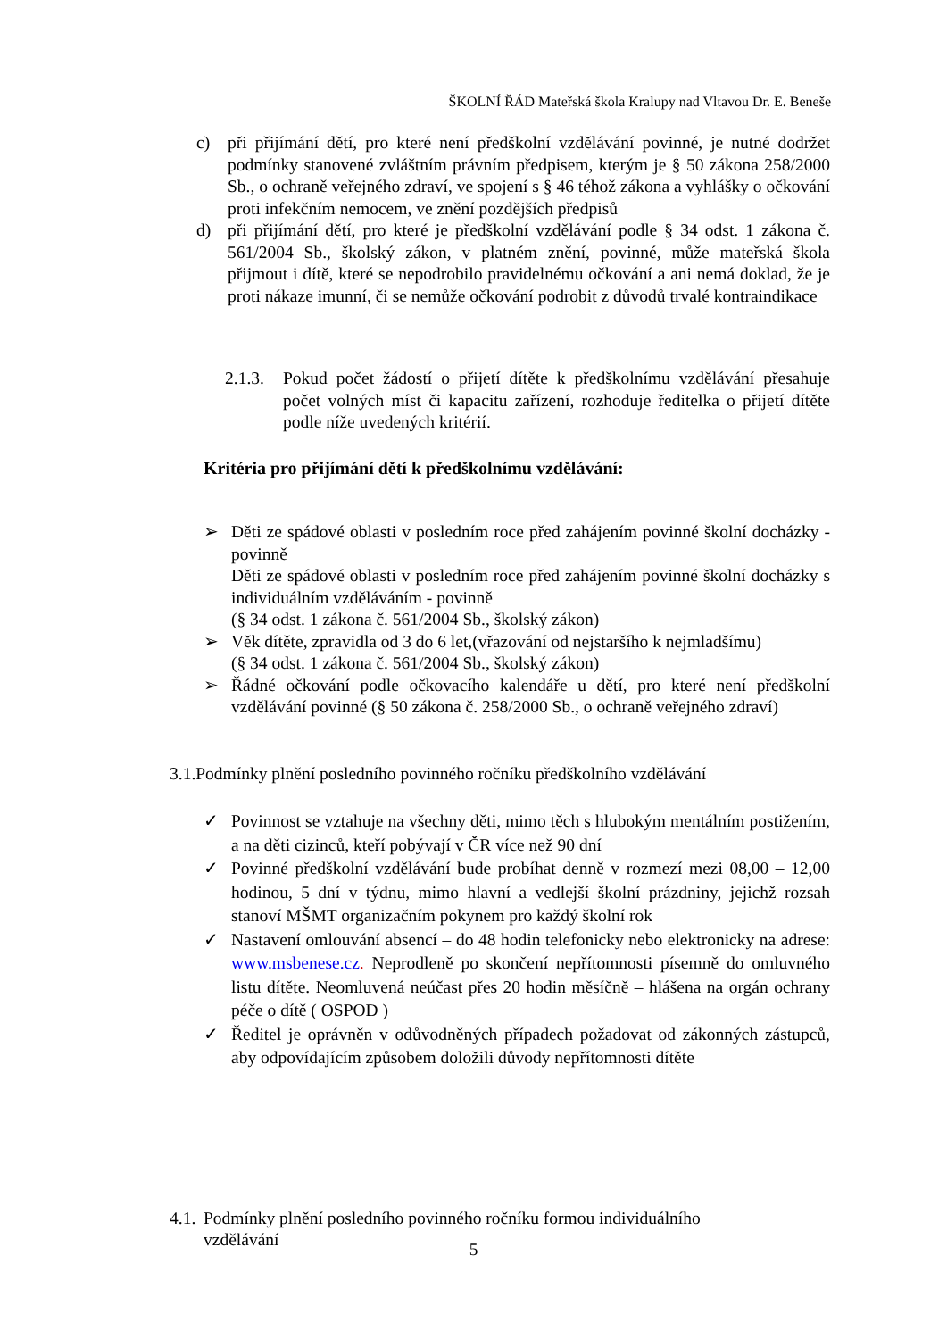ŠKOLNÍ ŘÁD Mateřská škola Kralupy nad Vltavou Dr. E. Beneše
c) při přijímání dětí, pro které není předškolní vzdělávání povinné, je nutné dodržet podmínky stanovené zvláštním právním předpisem, kterým je § 50 zákona 258/2000 Sb., o ochraně veřejného zdraví, ve spojení s § 46 téhož zákona a vyhlášky o očkování proti infekčním nemocem, ve znění pozdějších předpisů
d) při přijímání dětí, pro které je předškolní vzdělávání podle § 34 odst. 1 zákona č. 561/2004 Sb., školský zákon, v platném znění, povinné, může mateřská škola přijmout i dítě, které se nepodrobilo pravidelnému očkování a ani nemá doklad, že je proti nákaze imunní, či se nemůže očkování podrobit z důvodů trvalé kontraindikace
2.1.3.
Pokud počet žádostí o přijetí dítěte k předškolnímu vzdělávání přesahuje počet volných míst či kapacitu zařízení, rozhoduje ředitelka o přijetí dítěte podle níže uvedených kritérií.
Kritéria pro přijímání dětí k předškolnímu vzdělávání:
➢ Děti ze spádové oblasti v posledním roce před zahájením povinné školní docházky - povinně
Děti ze spádové oblasti v posledním roce před zahájením povinné školní docházky s individuálním vzděláváním - povinně
(§ 34 odst. 1 zákona č. 561/2004 Sb., školský zákon)
➢ Věk dítěte, zpravidla od 3 do 6 let,(vřazování od nejstaršího k nejmladšímu)
(§ 34 odst. 1 zákona č. 561/2004 Sb., školský zákon)
➢ Řádné očkování podle očkovacího kalendáře u dětí, pro které není předškolní vzdělávání povinné (§ 50 zákona č. 258/2000 Sb., o ochraně veřejného zdraví)
3.1.Podmínky plnění posledního povinného ročníku předškolního vzdělávání
✓ Povinnost se vztahuje na všechny děti, mimo těch s hlubokým mentálním postižením, a na děti cizinců, kteří pobývají v ČR více než 90 dní
✓ Povinné předškolní vzdělávání bude probíhat denně v rozmezí mezi 08,00 – 12,00 hodinou, 5 dní v týdnu, mimo hlavní a vedlejší školní prázdniny, jejichž rozsah stanoví MŠMT organizačním pokynem pro každý školní rok
✓ Nastavení omlouvání absencí – do 48 hodin telefonicky nebo elektronicky na adrese: www.msbenese.cz. Neprodleně po skončení nepřítomnosti písemně do omluvného listu dítěte. Neomluvená neúčast přes 20 hodin měsíčně – hlášena na orgán ochrany péče o dítě ( OSPOD )
✓ Ředitel je oprávněn v odůvodněných případech požadovat od zákonných zástupců, aby odpovídajícím způsobem doložili důvody nepřítomnosti dítěte
4.1.
Podmínky plnění posledního povinného ročníku formou individuálního vzdělávání
5